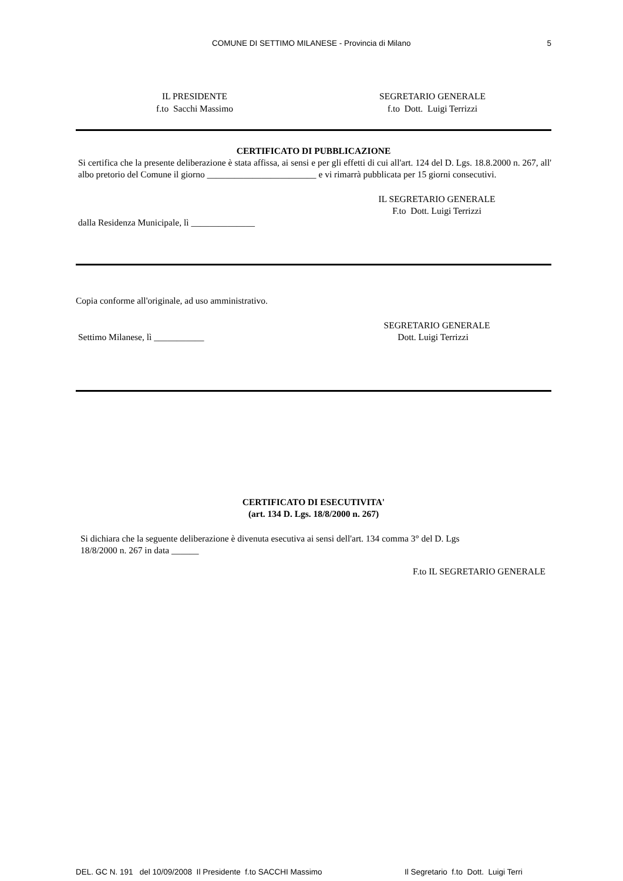COMUNE DI SETTIMO MILANESE - Provincia di Milano
5
IL PRESIDENTE
f.to Sacchi Massimo
SEGRETARIO GENERALE
f.to Dott. Luigi Terrizzi
CERTIFICATO DI PUBBLICAZIONE
Si certifica che la presente deliberazione è stata affissa, ai sensi e per gli effetti di cui all'art. 124 del D. Lgs. 18.8.2000 n. 267, all' albo pretorio del Comune il giorno ________________________ e vi rimarrà pubblicata per 15 giorni consecutivi.
IL SEGRETARIO GENERALE
F.to Dott. Luigi Terrizzi
dalla Residenza Municipale, lì ______________
Copia conforme all'originale, ad uso amministrativo.
SEGRETARIO GENERALE
Settimo Milanese, lì ___________
Dott. Luigi Terrizzi
CERTIFICATO DI ESECUTIVITA'
(art. 134 D. Lgs. 18/8/2000 n. 267)
Si dichiara che la seguente deliberazione è divenuta esecutiva ai sensi dell'art. 134 comma 3° del D. Lgs
18/8/2000 n. 267 in data ______
F.to IL SEGRETARIO GENERALE
DEL. GC N. 191 del 10/09/2008 Il Presidente f.to SACCHI Massimo Il Segretario f.to Dott. Luigi Terri